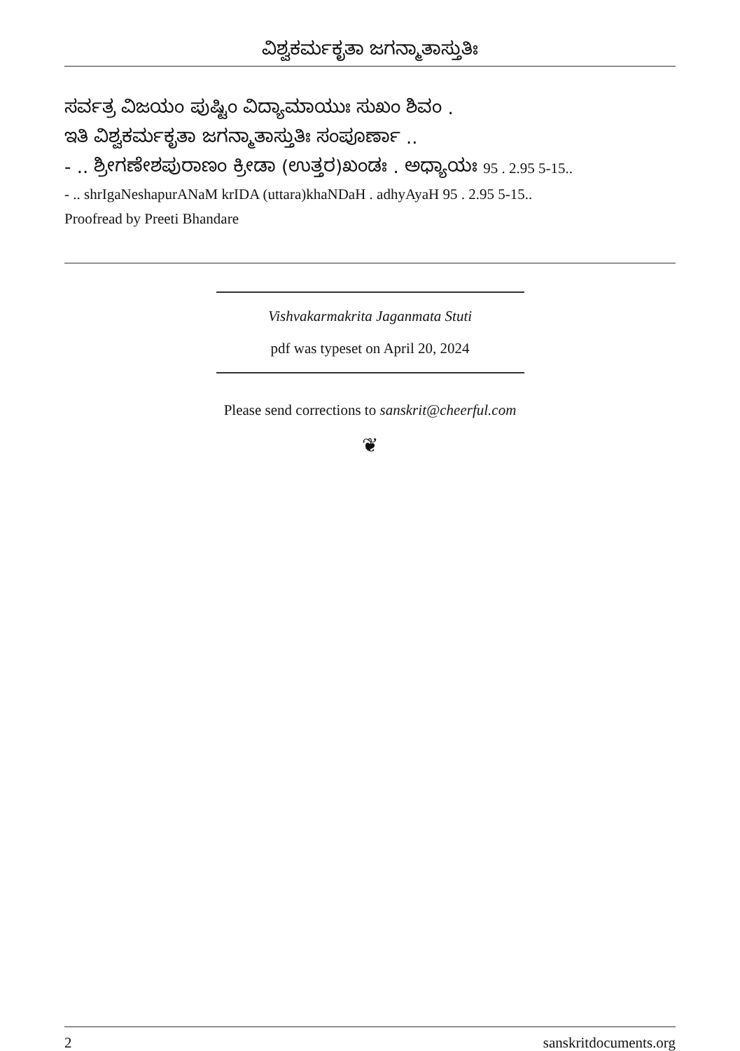ವಿಶ್ವಕರ್ಮಕೃತಾ ಜಗನ್ಮಾತಾಸ್ತುತಿಃ
ಸರ್ವತ್ರ ವಿಜಯಂ ಪುಷ್ಟಿಂ ವಿದ್ಯಾಮಾಯುಃ ಸುಖಂ ಶಿವಂ .
ಇತಿ ವಿಶ್ವಕರ್ಮಕೃತಾ ಜಗನ್ಮಾತಾಸ್ತುತಿಃ ಸಂಪೂರ್ಣಾ ..
- .. ಶ್ರೀಗಣೇಶಪುರಾಣಂ ಕ್ರೀಡಾ (ಉತ್ತರ)ಖಂಡಃ . ಅಧ್ಯಾಯಃ 95 . 2.95 5-15..
- .. shrIgaNeshapurANaM krIDA (uttara)khaNDaH . adhyAyaH 95 . 2.95 5-15..
Proofread by Preeti Bhandare
Vishvakarmakrita Jaganmata Stuti
pdf was typeset on April 20, 2024
Please send corrections to sanskrit@cheerful.com
❦
2 sanskritdocuments.org